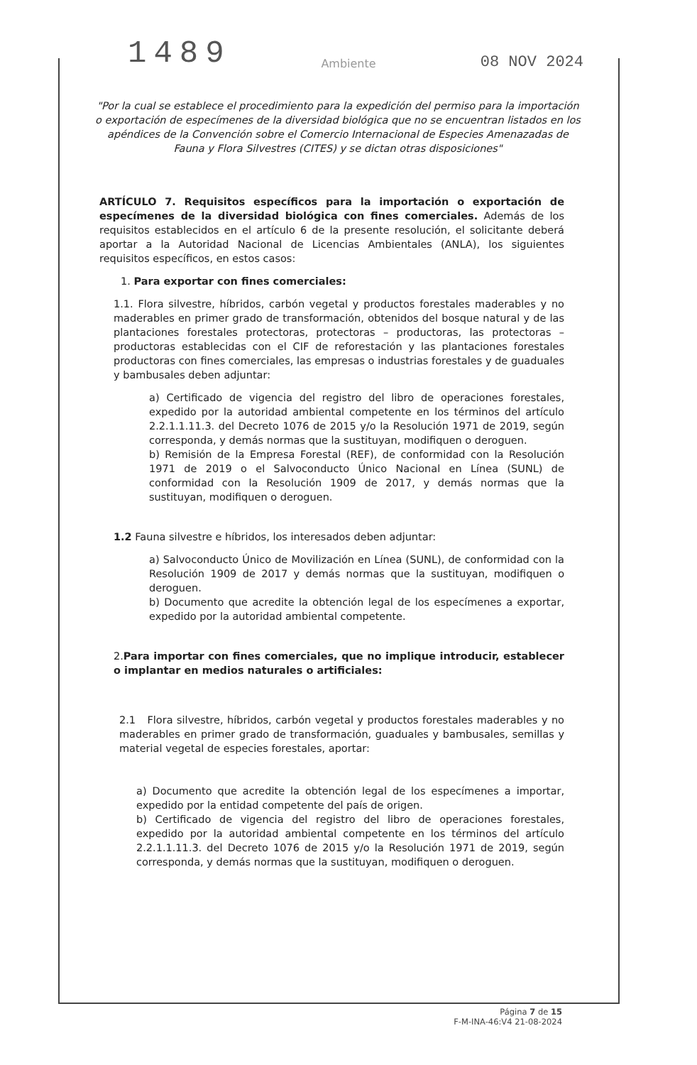1489
08 NOV 2024
Ambiente
"Por la cual se establece el procedimiento para la expedición del permiso para la importación o exportación de especímenes de la diversidad biológica que no se encuentran listados en los apéndices de la Convención sobre el Comercio Internacional de Especies Amenazadas de Fauna y Flora Silvestres (CITES) y se dictan otras disposiciones"
ARTÍCULO 7. Requisitos específicos para la importación o exportación de especímenes de la diversidad biológica con fines comerciales. Además de los requisitos establecidos en el artículo 6 de la presente resolución, el solicitante deberá aportar a la Autoridad Nacional de Licencias Ambientales (ANLA), los siguientes requisitos específicos, en estos casos:
1. Para exportar con fines comerciales:
1.1. Flora silvestre, híbridos, carbón vegetal y productos forestales maderables y no maderables en primer grado de transformación, obtenidos del bosque natural y de las plantaciones forestales protectoras, protectoras – productoras, las protectoras – productoras establecidas con el CIF de reforestación y las plantaciones forestales productoras con fines comerciales, las empresas o industrias forestales y de guaduales y bambusales deben adjuntar:
a) Certificado de vigencia del registro del libro de operaciones forestales, expedido por la autoridad ambiental competente en los términos del artículo 2.2.1.1.11.3. del Decreto 1076 de 2015 y/o la Resolución 1971 de 2019, según corresponda, y demás normas que la sustituyan, modifiquen o deroguen.
b) Remisión de la Empresa Forestal (REF), de conformidad con la Resolución 1971 de 2019 o el Salvoconducto Único Nacional en Línea (SUNL) de conformidad con la Resolución 1909 de 2017, y demás normas que la sustituyan, modifiquen o deroguen.
1.2 Fauna silvestre e híbridos, los interesados deben adjuntar:
a) Salvoconducto Único de Movilización en Línea (SUNL), de conformidad con la Resolución 1909 de 2017 y demás normas que la sustituyan, modifiquen o deroguen.
b) Documento que acredite la obtención legal de los especímenes a exportar, expedido por la autoridad ambiental competente.
2.Para importar con fines comerciales, que no implique introducir, establecer o implantar en medios naturales o artificiales:
2.1 Flora silvestre, híbridos, carbón vegetal y productos forestales maderables y no maderables en primer grado de transformación, guaduales y bambusales, semillas y material vegetal de especies forestales, aportar:
a) Documento que acredite la obtención legal de los especímenes a importar, expedido por la entidad competente del país de origen.
b) Certificado de vigencia del registro del libro de operaciones forestales, expedido por la autoridad ambiental competente en los términos del artículo 2.2.1.1.11.3. del Decreto 1076 de 2015 y/o la Resolución 1971 de 2019, según corresponda, y demás normas que la sustituyan, modifiquen o deroguen.
Página 7 de 15
F-M-INA-46:V4 21-08-2024